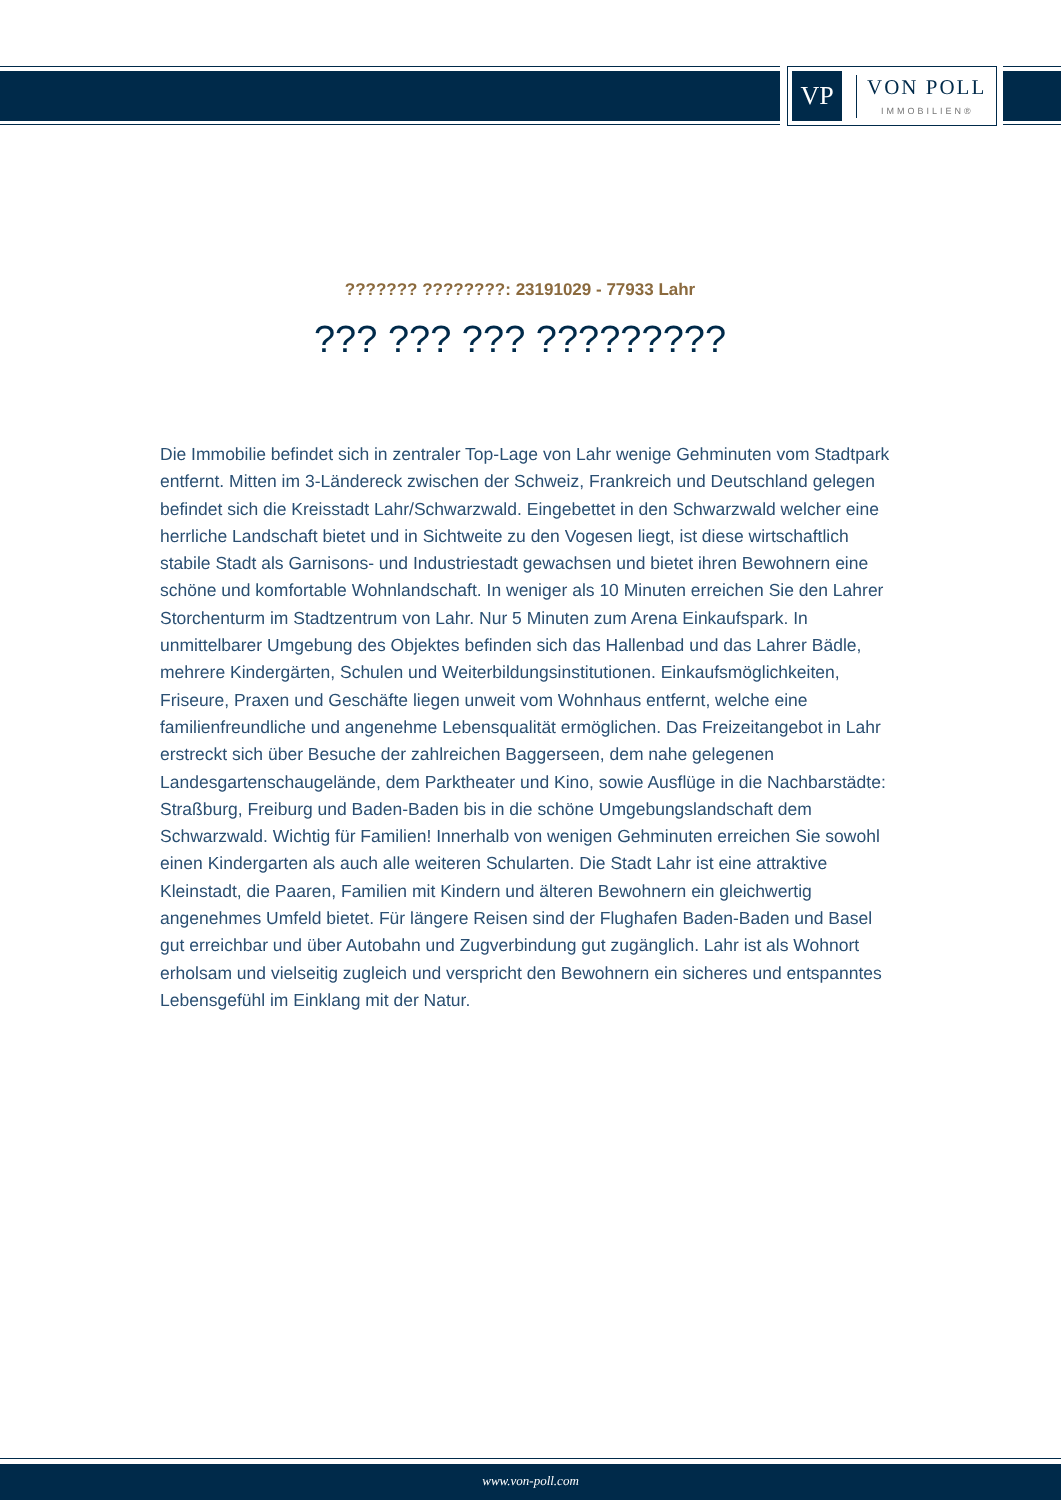VP
VON POLL
IMMOBILIEN®
??????? ????????: 23191029 - 77933 Lahr
??? ??? ??? ?????????
Die Immobilie befindet sich in zentraler Top-Lage von Lahr wenige Gehminuten vom Stadtpark entfernt. Mitten im 3-Ländereck zwischen der Schweiz, Frankreich und Deutschland gelegen befindet sich die Kreisstadt Lahr/Schwarzwald. Eingebettet in den Schwarzwald welcher eine herrliche Landschaft bietet und in Sichtweite zu den Vogesen liegt, ist diese wirtschaftlich stabile Stadt als Garnisons- und Industriestadt gewachsen und bietet ihren Bewohnern eine schöne und komfortable Wohnlandschaft. In weniger als 10 Minuten erreichen Sie den Lahrer Storchenturm im Stadtzentrum von Lahr. Nur 5 Minuten zum Arena Einkaufspark. In unmittelbarer Umgebung des Objektes befinden sich das Hallenbad und das Lahrer Bädle, mehrere Kindergärten, Schulen und Weiterbildungsinstitutionen. Einkaufsmöglichkeiten, Friseure, Praxen und Geschäfte liegen unweit vom Wohnhaus entfernt, welche eine familienfreundliche und angenehme Lebensqualität ermöglichen. Das Freizeitangebot in Lahr erstreckt sich über Besuche der zahlreichen Baggerseen, dem nahe gelegenen Landesgartenschaugelände, dem Parktheater und Kino, sowie Ausflüge in die Nachbarstädte: Straßburg, Freiburg und Baden-Baden bis in die schöne Umgebungslandschaft dem Schwarzwald. Wichtig für Familien! Innerhalb von wenigen Gehminuten erreichen Sie sowohl einen Kindergarten als auch alle weiteren Schularten. Die Stadt Lahr ist eine attraktive Kleinstadt, die Paaren, Familien mit Kindern und älteren Bewohnern ein gleichwertig angenehmes Umfeld bietet. Für längere Reisen sind der Flughafen Baden-Baden und Basel gut erreichbar und über Autobahn und Zugverbindung gut zugänglich. Lahr ist als Wohnort erholsam und vielseitig zugleich und verspricht den Bewohnern ein sicheres und entspanntes Lebensgefühl im Einklang mit der Natur.
www.von-poll.com